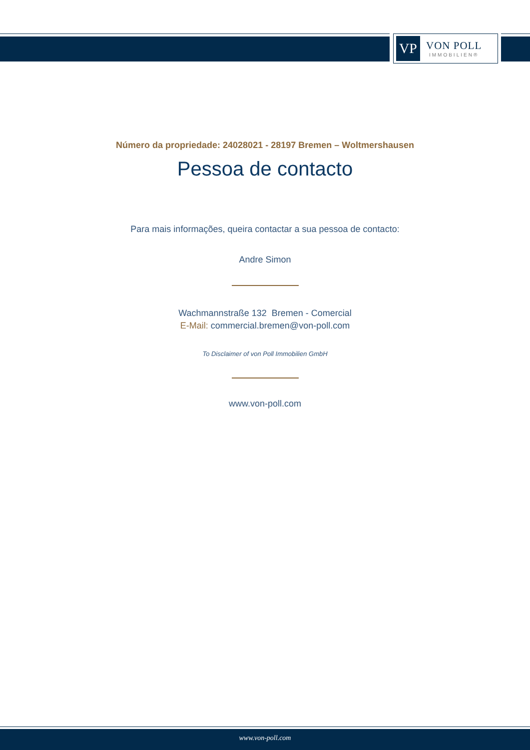VP
VON POLL
IMMOBILIEN®
Número da propriedade: 24028021 - 28197 Bremen – Woltmershausen
Pessoa de contacto
Para mais informações, queira contactar a sua pessoa de contacto:
Andre Simon
Wachmannstraße 132 Bremen - Comercial
E-Mail: commercial.bremen@von-poll.com
To Disclaimer of von Poll Immobilien GmbH
www.von-poll.com
www.von-poll.com